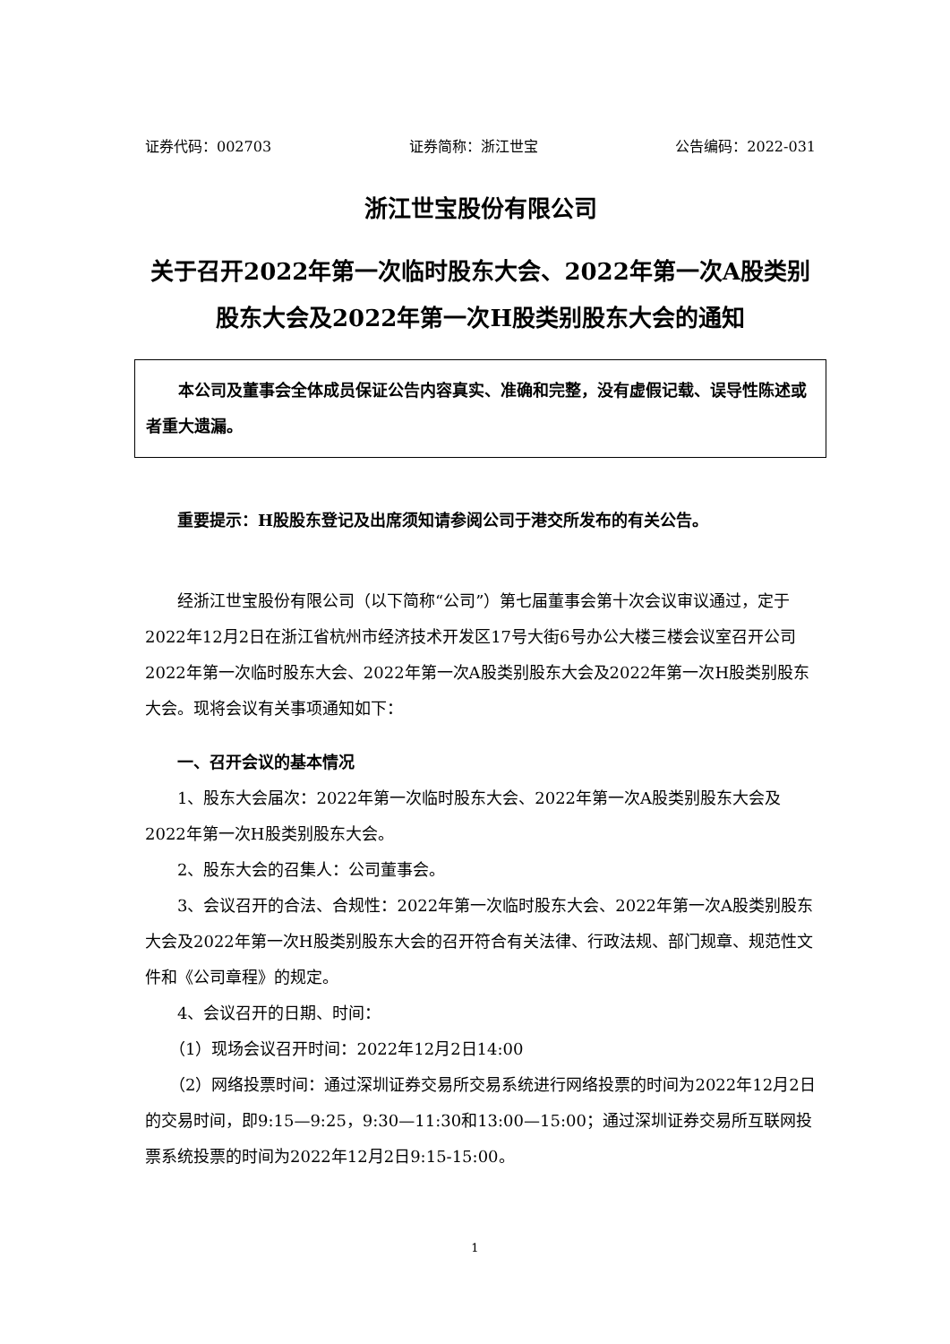证券代码：002703 证券简称：浙江世宝 公告编码：2022-031
浙江世宝股份有限公司
关于召开2022年第一次临时股东大会、2022年第一次A股类别股东大会及2022年第一次H股类别股东大会的通知
本公司及董事会全体成员保证公告内容真实、准确和完整，没有虚假记载、误导性陈述或者重大遗漏。
重要提示：H股股东登记及出席须知请参阅公司于港交所发布的有关公告。
经浙江世宝股份有限公司（以下简称“公司”）第七届董事会第十次会议审议通过，定于2022年12月2日在浙江省杭州市经济技术开发区17号大街6号办公大楼三楼会议室召开公司2022年第一次临时股东大会、2022年第一次A股类别股东大会及2022年第一次H股类别股东大会。现将会议有关事项通知如下：
一、召开会议的基本情况
1、股东大会届次：2022年第一次临时股东大会、2022年第一次A股类别股东大会及2022年第一次H股类别股东大会。
2、股东大会的召集人：公司董事会。
3、会议召开的合法、合规性：2022年第一次临时股东大会、2022年第一次A股类别股东大会及2022年第一次H股类别股东大会的召开符合有关法律、行政法规、部门规章、规范性文件和《公司章程》的规定。
4、会议召开的日期、时间：
（1）现场会议召开时间：2022年12月2日14:00
（2）网络投票时间：通过深圳证券交易所交易系统进行网络投票的时间为2022年12月2日的交易时间，即9:15—9:25，9:30—11:30和13:00—15:00；通过深圳证券交易所互联网投票系统投票的时间为2022年12月2日9:15-15:00。
1